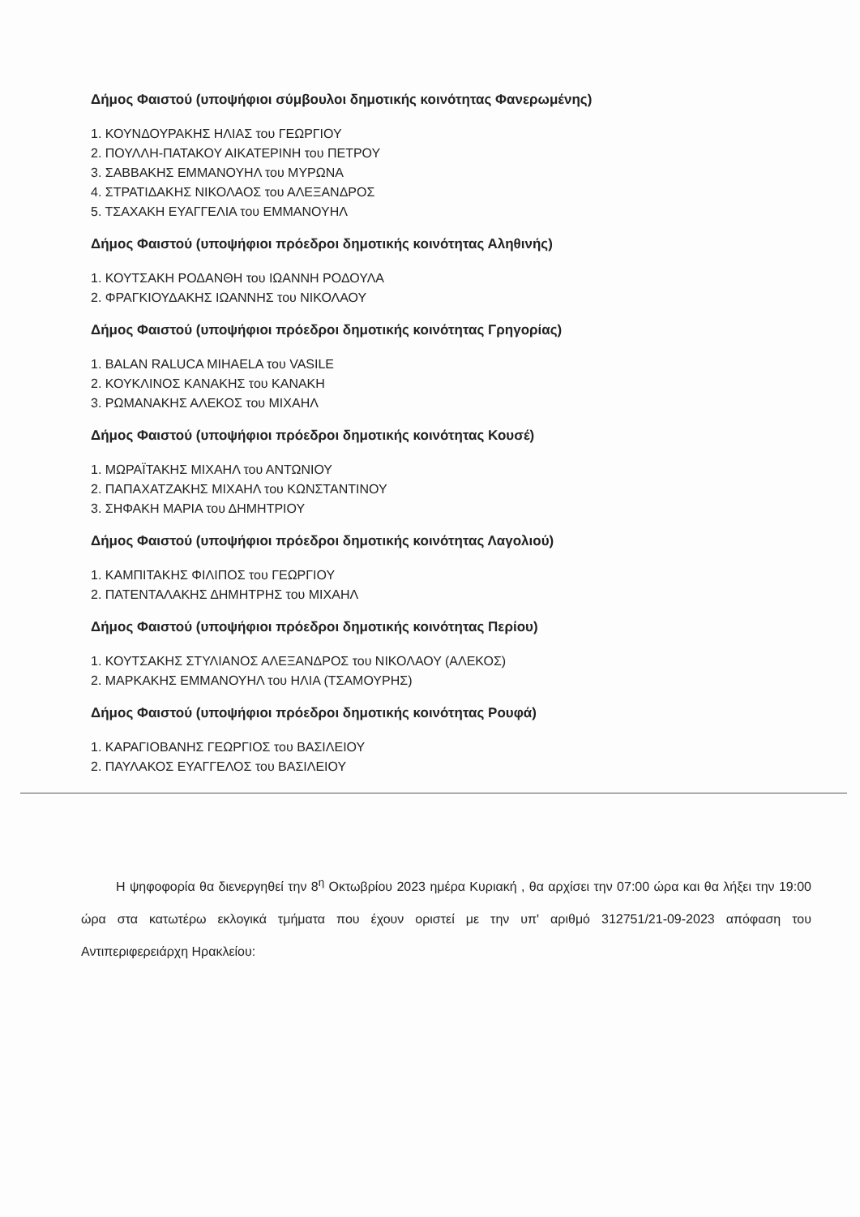Δήμος Φαιστού (υποψήφιοι σύμβουλοι δημοτικής κοινότητας Φανερωμένης)
1. ΚΟΥΝΔΟΥΡΑΚΗΣ ΗΛΙΑΣ του ΓΕΩΡΓΙΟΥ
2. ΠΟΥΛΛΗ-ΠΑΤΑΚΟΥ ΑΙΚΑΤΕΡΙΝΗ του ΠΕΤΡΟΥ
3. ΣΑΒΒΑΚΗΣ ΕΜΜΑΝΟΥΗΛ του ΜΥΡΩΝΑ
4. ΣΤΡΑΤΙΔΑΚΗΣ ΝΙΚΟΛΑΟΣ του ΑΛΕΞΑΝΔΡΟΣ
5. ΤΣΑΧΑΚΗ ΕΥΑΓΓΕΛΙΑ του ΕΜΜΑΝΟΥΗΛ
Δήμος Φαιστού (υποψήφιοι πρόεδροι δημοτικής κοινότητας Αληθινής)
1. ΚΟΥΤΣΑΚΗ ΡΟΔΑΝΘΗ του ΙΩΑΝΝΗ ΡΟΔΟΥΛΑ
2. ΦΡΑΓΚΙΟΥΔΑΚΗΣ ΙΩΑΝΝΗΣ του ΝΙΚΟΛΑΟΥ
Δήμος Φαιστού (υποψήφιοι πρόεδροι δημοτικής κοινότητας Γρηγορίας)
1. BALAN RALUCA MIHAELA του VASILE
2. ΚΟΥΚΛΙΝΟΣ ΚΑΝΑΚΗΣ του ΚΑΝΑΚΗ
3. ΡΩΜΑΝΑΚΗΣ ΑΛΕΚΟΣ του ΜΙΧΑΗΛ
Δήμος Φαιστού (υποψήφιοι πρόεδροι δημοτικής κοινότητας Κουσέ)
1. ΜΩΡΑΪΤΑΚΗΣ ΜΙΧΑΗΛ του ΑΝΤΩΝΙΟΥ
2. ΠΑΠΑΧΑΤΖΑΚΗΣ ΜΙΧΑΗΛ του ΚΩΝΣΤΑΝΤΙΝΟΥ
3. ΣΗΦΑΚΗ ΜΑΡΙΑ του ΔΗΜΗΤΡΙΟΥ
Δήμος Φαιστού (υποψήφιοι πρόεδροι δημοτικής κοινότητας Λαγολιού)
1. ΚΑΜΠΙΤΑΚΗΣ ΦΙΛΙΠΟΣ του ΓΕΩΡΓΙΟΥ
2. ΠΑΤΕΝΤΑΛΑΚΗΣ ΔΗΜΗΤΡΗΣ του ΜΙΧΑΗΛ
Δήμος Φαιστού (υποψήφιοι πρόεδροι δημοτικής κοινότητας Περίου)
1. ΚΟΥΤΣΑΚΗΣ ΣΤΥΛΙΑΝΟΣ ΑΛΕΞΑΝΔΡΟΣ του ΝΙΚΟΛΑΟΥ (ΑΛΕΚΟΣ)
2. ΜΑΡΚΑΚΗΣ ΕΜΜΑΝΟΥΗΛ του ΗΛΙΑ (ΤΣΑΜΟΥΡΗΣ)
Δήμος Φαιστού (υποψήφιοι πρόεδροι δημοτικής κοινότητας Ρουφά)
1. ΚΑΡΑΓΙΟΒΑΝΗΣ ΓΕΩΡΓΙΟΣ του ΒΑΣΙΛΕΙΟΥ
2. ΠΑΥΛΑΚΟΣ ΕΥΑΓΓΕΛΟΣ του ΒΑΣΙΛΕΙΟΥ
Η ψηφοφορία θα διενεργηθεί την 8<sup>η</sup> Οκτωβρίου 2023 ημέρα Κυριακή , θα αρχίσει την 07:00 ώρα και θα λήξει την 19:00 ώρα στα κατωτέρω εκλογικά τμήματα που έχουν οριστεί με την υπ' αριθμό 312751/21-09-2023 απόφαση του Αντιπεριφερειάρχη Ηρακλείου: